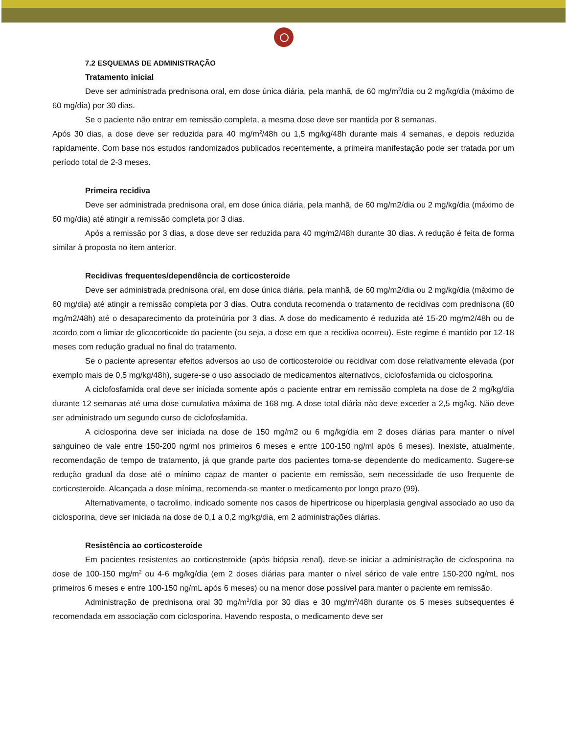7.2 ESQUEMAS DE ADMINISTRAÇÃO
Tratamento inicial
Deve ser administrada prednisona oral, em dose única diária, pela manhã, de 60 mg/m<sup>2</sup>/dia ou 2 mg/kg/dia (máximo de 60 mg/dia) por 30 dias.
Se o paciente não entrar em remissão completa, a mesma dose deve ser mantida por 8 semanas.
Após 30 dias, a dose deve ser reduzida para 40 mg/m<sup>2</sup>/48h ou 1,5 mg/kg/48h durante mais 4 semanas, e depois reduzida rapidamente. Com base nos estudos randomizados publicados recentemente, a primeira manifestação pode ser tratada por um período total de 2-3 meses.
Primeira recidiva
Deve ser administrada prednisona oral, em dose única diária, pela manhã, de 60 mg/m2/dia ou 2 mg/kg/dia (máximo de 60 mg/dia) até atingir a remissão completa por 3 dias.
Após a remissão por 3 dias, a dose deve ser reduzida para 40 mg/m2/48h durante 30 dias. A redução é feita de forma similar à proposta no item anterior.
Recidivas frequentes/dependência de corticosteroide
Deve ser administrada prednisona oral, em dose única diária, pela manhã, de 60 mg/m2/dia ou 2 mg/kg/dia (máximo de 60 mg/dia) até atingir a remissão completa por 3 dias. Outra conduta recomenda o tratamento de recidivas com prednisona (60 mg/m2/48h) até o desaparecimento da proteinúria por 3 dias. A dose do medicamento é reduzida até 15-20 mg/m2/48h ou de acordo com o limiar de glicocorticoide do paciente (ou seja, a dose em que a recidiva ocorreu). Este regime é mantido por 12-18 meses com redução gradual no final do tratamento.
Se o paciente apresentar efeitos adversos ao uso de corticosteroide ou recidivar com dose relativamente elevada (por exemplo mais de 0,5 mg/kg/48h), sugere-se o uso associado de medicamentos alternativos, ciclofosfamida ou ciclosporina.
A ciclofosfamida oral deve ser iniciada somente após o paciente entrar em remissão completa na dose de 2 mg/kg/dia durante 12 semanas até uma dose cumulativa máxima de 168 mg. A dose total diária não deve exceder a 2,5 mg/kg. Não deve ser administrado um segundo curso de ciclofosfamida.
A ciclosporina deve ser iniciada na dose de 150 mg/m2 ou 6 mg/kg/dia em 2 doses diárias para manter o nível sanguíneo de vale entre 150-200 ng/ml nos primeiros 6 meses e entre 100-150 ng/ml após 6 meses). Inexiste, atualmente, recomendação de tempo de tratamento, já que grande parte dos pacientes torna-se dependente do medicamento. Sugere-se redução gradual da dose até o mínimo capaz de manter o paciente em remissão, sem necessidade de uso frequente de corticosteroide. Alcançada a dose mínima, recomenda-se manter o medicamento por longo prazo (99).
Alternativamente, o tacrolimo, indicado somente nos casos de hipertricose ou hiperplasia gengival associado ao uso da ciclosporina, deve ser iniciada na dose de 0,1 a 0,2 mg/kg/dia, em 2 administrações diárias.
Resistência ao corticosteroide
Em pacientes resistentes ao corticosteroide (após biópsia renal), deve-se iniciar a administração de ciclosporina na dose de 100-150 mg/m<sup>2</sup> ou 4-6 mg/kg/dia (em 2 doses diárias para manter o nível sérico de vale entre 150-200 ng/mL nos primeiros 6 meses e entre 100-150 ng/mL após 6 meses) ou na menor dose possível para manter o paciente em remissão.
Administração de prednisona oral 30 mg/m<sup>2</sup>/dia por 30 dias e 30 mg/m<sup>2</sup>/48h durante os 5 meses subsequentes é recomendada em associação com ciclosporina. Havendo resposta, o medicamento deve ser